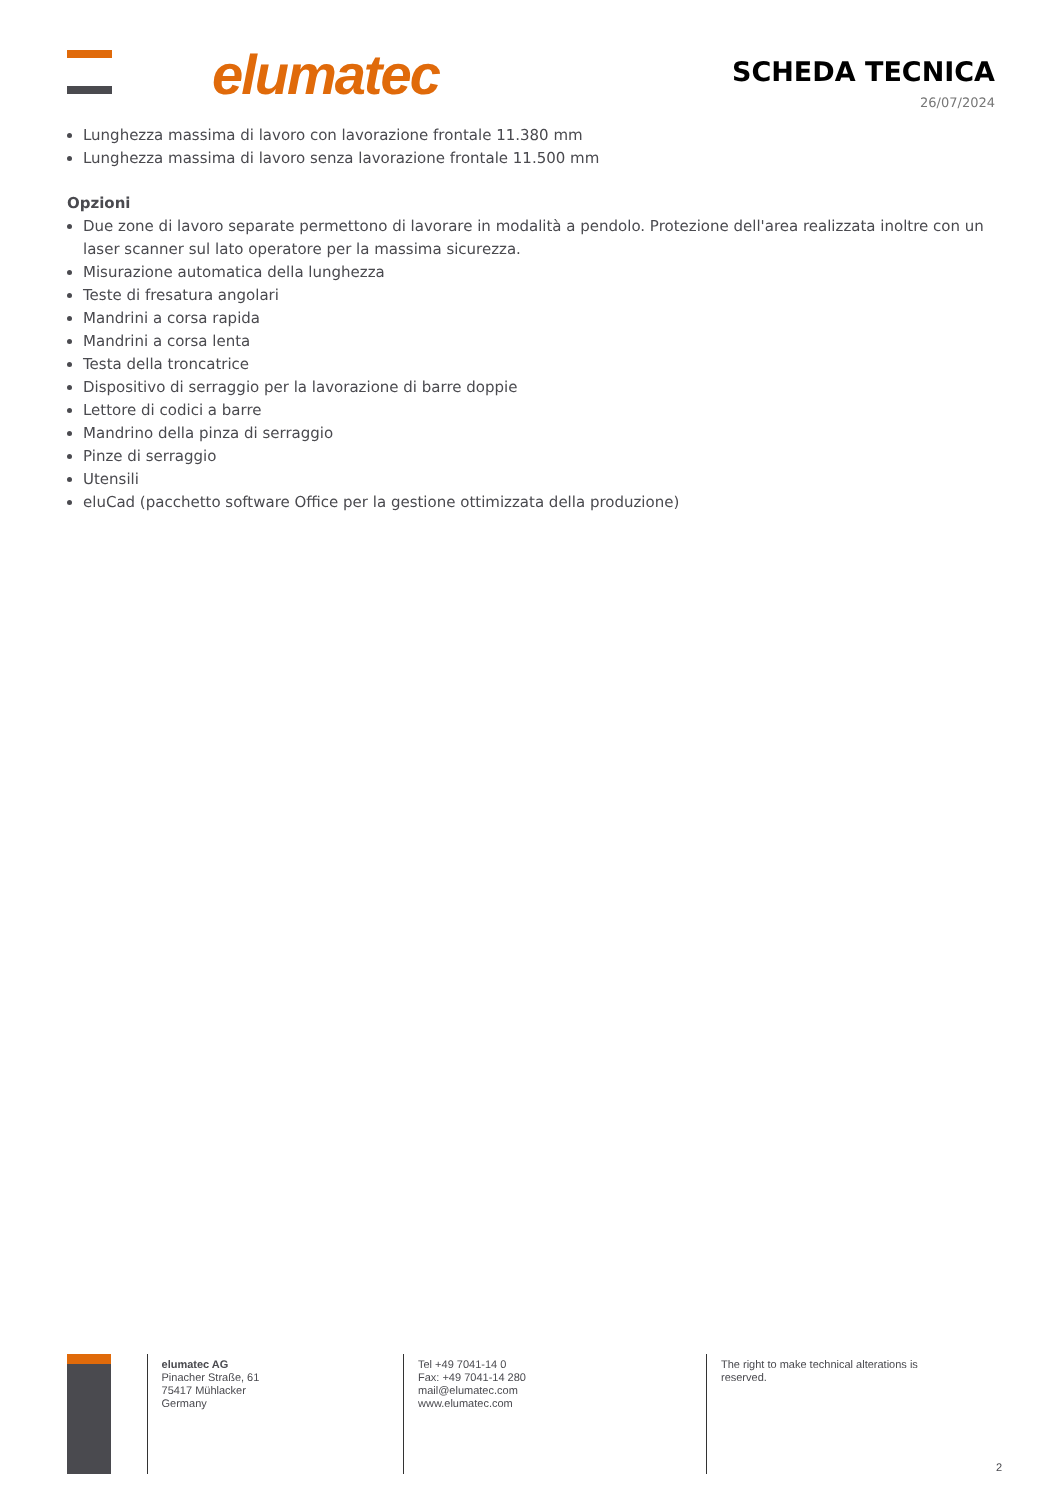elumatec SCHEDA TECNICA
26/07/2024
Lunghezza massima di lavoro con lavorazione frontale 11.380 mm
Lunghezza massima di lavoro senza lavorazione frontale 11.500 mm
Opzioni
Due zone di lavoro separate permettono di lavorare in modalità a pendolo. Protezione dell'area realizzata inoltre con un laser scanner sul lato operatore per la massima sicurezza.
Misurazione automatica della lunghezza
Teste di fresatura angolari
Mandrini a corsa rapida
Mandrini a corsa lenta
Testa della troncatrice
Dispositivo di serraggio per la lavorazione di barre doppie
Lettore di codici a barre
Mandrino della pinza di serraggio
Pinze di serraggio
Utensili
eluCad (pacchetto software Office per la gestione ottimizzata della produzione)
elumatec AG
Pinacher Straße, 61
75417 Mühlacker
Germany
Tel +49 7041-14 0
Fax: +49 7041-14 280
mail@elumatec.com
www.elumatec.com
The right to make technical alterations is
reserved.
2